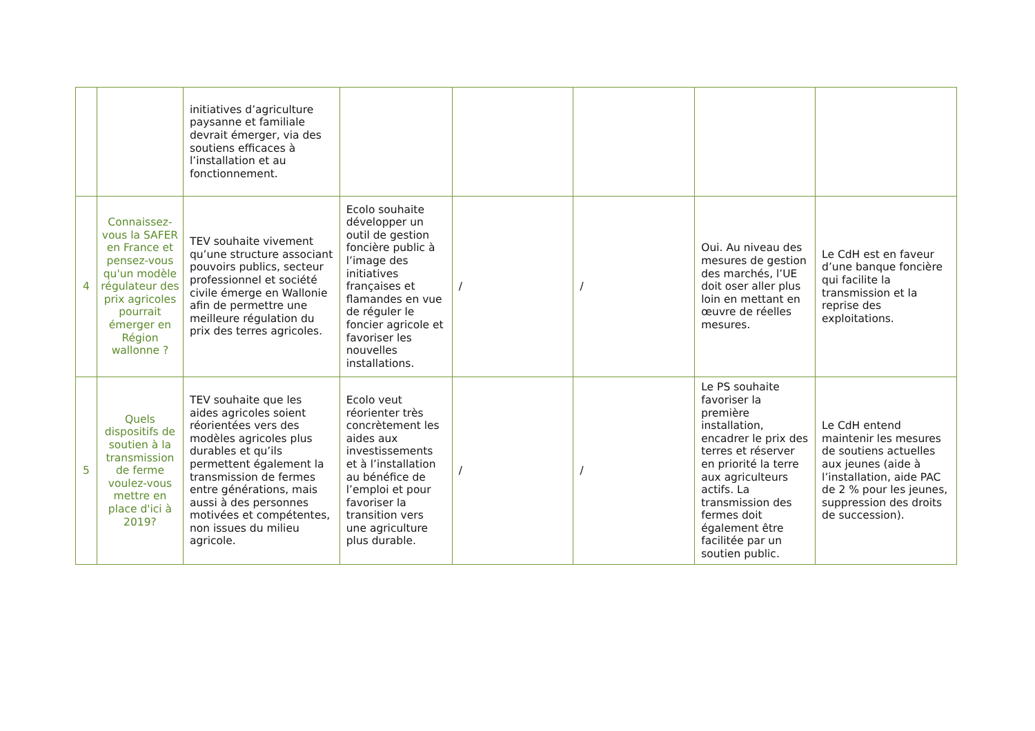| | | initiatives d’agriculture paysanne et familiale devrait émerger, via des soutiens efficaces à l’installation et au fonctionnement. | | | | | |
| 4 | Connaissez-vous la SAFER en France et pensez-vous qu'un modèle régulateur des prix agricoles pourrait émerger en Région wallonne ? | TEV souhaite vivement qu’une structure associant pouvoirs publics, secteur professionnel et société civile émerge en Wallonie afin de permettre une meilleure régulation du prix des terres agricoles. | Ecolo souhaite développer un outil de gestion foncière public à l’image des initiatives françaises et flamandes en vue de réguler le foncier agricole et favoriser les nouvelles installations. | / | / | Oui. Au niveau des mesures de gestion des marchés, l’UE doit oser aller plus loin en mettant en œuvre de réelles mesures. | Le CdH est en faveur d’une banque foncière qui facilite la transmission et la reprise des exploitations. |
| 5 | Quels dispositifs de soutien à la transmission de ferme voulez-vous mettre en place d'ici à 2019? | TEV souhaite que les aides agricoles soient réorientées vers des modèles agricoles plus durables et qu’ils permettent également la transmission de fermes entre générations, mais aussi à des personnes motivées et compétentes, non issues du milieu agricole. | Ecolo veut réorienter très concrètement les aides aux investissements et à l’installation au bénéfice de l’emploi et pour favoriser la transition vers une agriculture plus durable. | / | / | Le PS souhaite favoriser la première installation, encadrer le prix des terres et réserver en priorité la terre aux agriculteurs actifs. La transmission des fermes doit également être facilitée par un soutien public. | Le CdH entend maintenir les mesures de soutiens actuelles aux jeunes (aide à l’installation, aide PAC de 2 % pour les jeunes, suppression des droits de succession). |